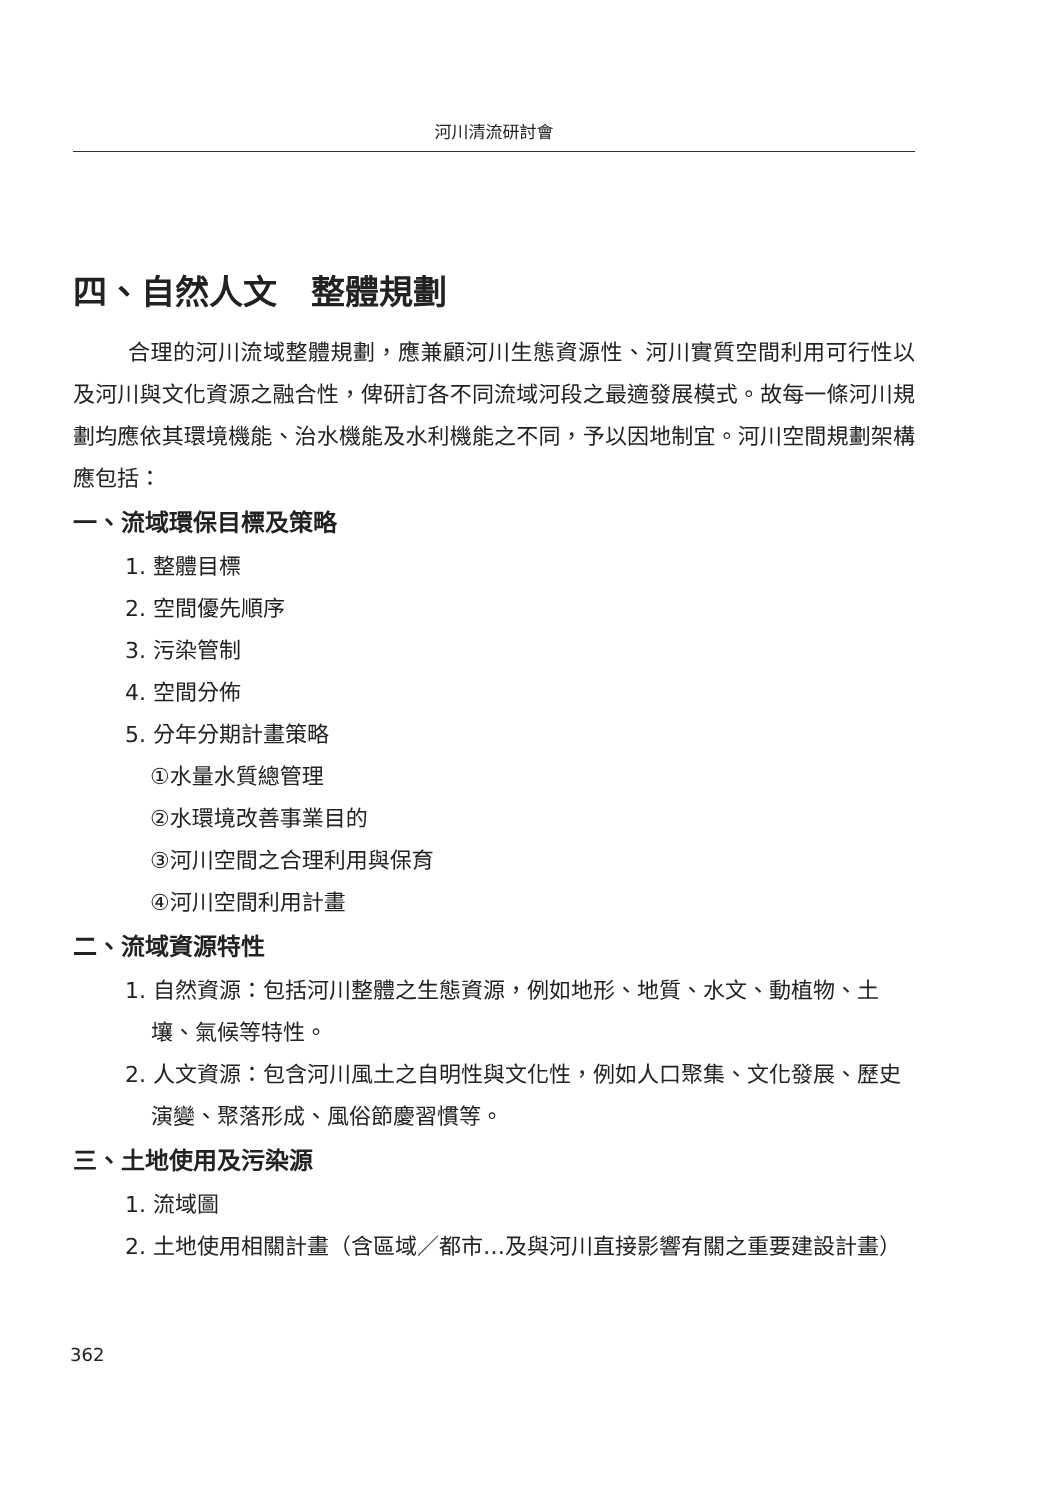河川清流研討會
四、自然人文　整體規劃
合理的河川流域整體規劃，應兼顧河川生態資源性、河川實質空間利用可行性以及河川與文化資源之融合性，俾研訂各不同流域河段之最適發展模式。故每一條河川規劃均應依其環境機能、治水機能及水利機能之不同，予以因地制宜。河川空間規劃架構應包括：
一、流域環保目標及策略
1. 整體目標
2. 空間優先順序
3. 污染管制
4. 空間分佈
5. 分年分期計畫策略
①水量水質總管理
②水環境改善事業目的
③河川空間之合理利用與保育
④河川空間利用計畫
二、流域資源特性
1. 自然資源：包括河川整體之生態資源，例如地形、地質、水文、動植物、土壤、氣候等特性。
2. 人文資源：包含河川風土之自明性與文化性，例如人口聚集、文化發展、歷史演變、聚落形成、風俗節慶習慣等。
三、土地使用及污染源
1. 流域圖
2. 土地使用相關計畫（含區域／都市…及與河川直接影響有關之重要建設計畫）
362